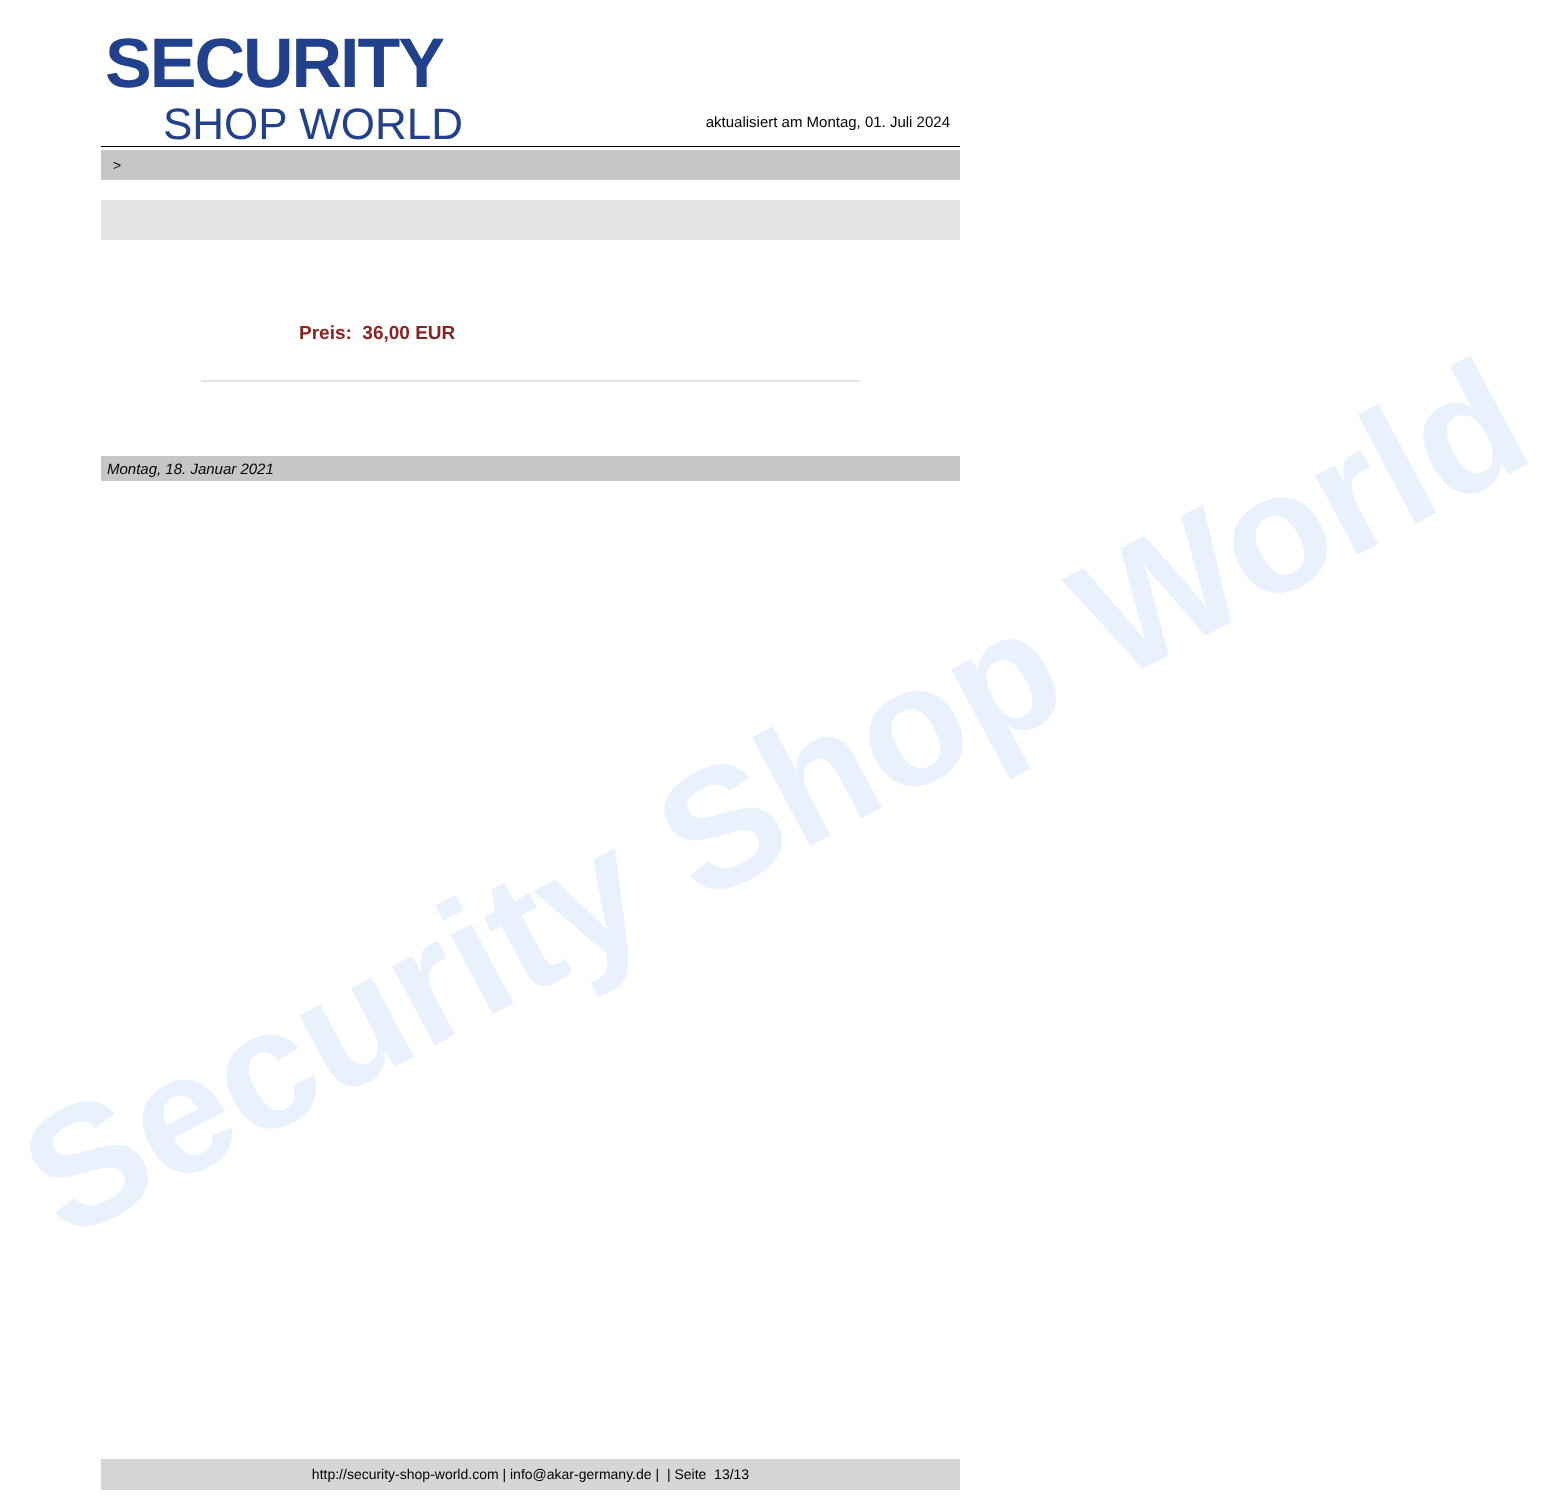Security Shop World
SECURITY
SHOP WORLD
aktualisiert am Montag, 01. Juli 2024
>
Preis: 36,00 EUR
Montag, 18. Januar 2021
http://security-shop-world.com | info@akar-germany.de | | Seite 13/13